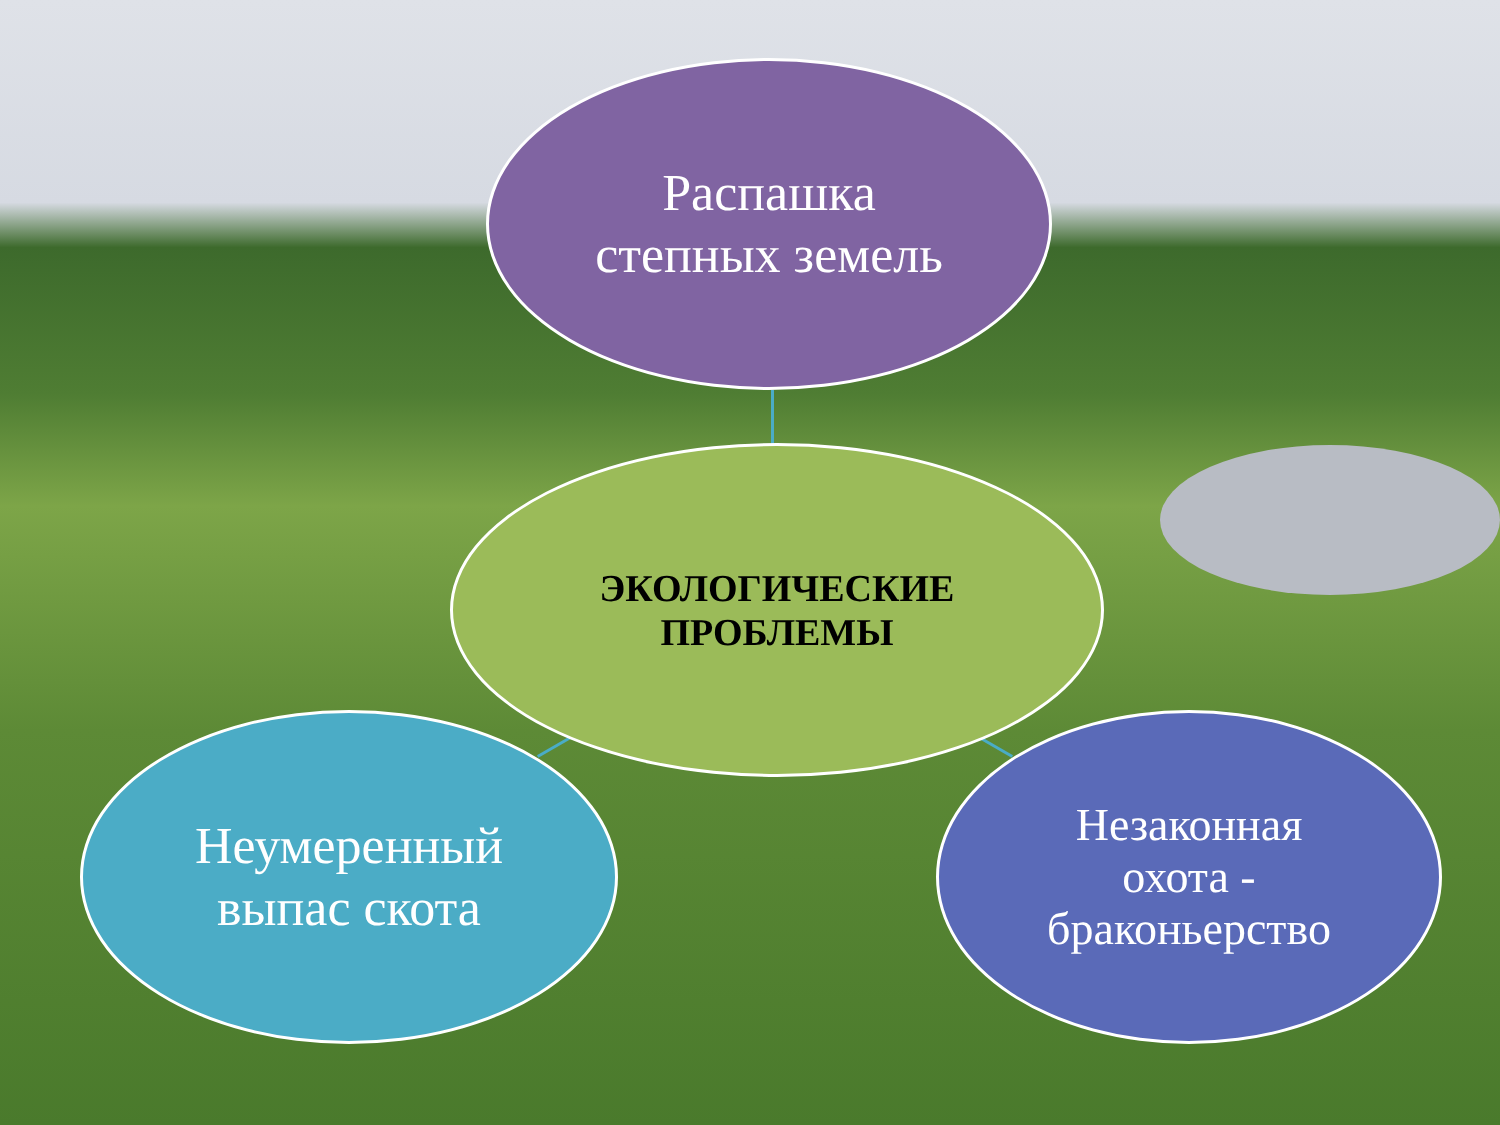Распашка
степных земель
ЭКОЛОГИЧЕСКИЕ
ПРОБЛЕМЫ
Неумеренный
выпас скота
Незаконная
охота -
браконьерство